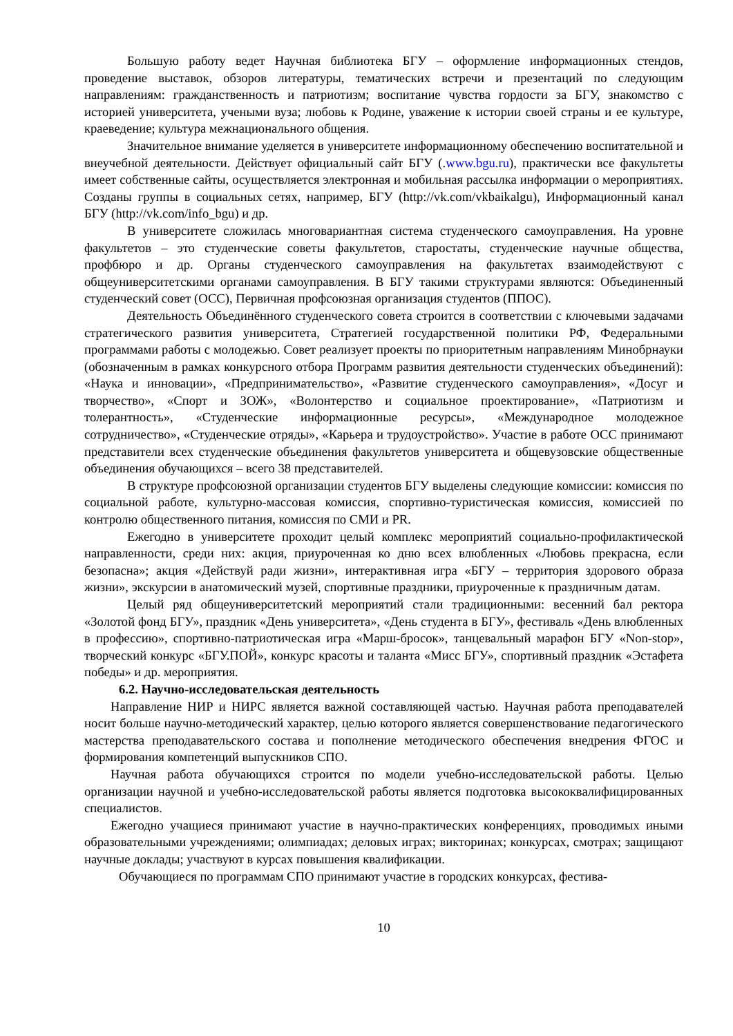Большую работу ведет Научная библиотека БГУ – оформление информационных стендов, проведение выставок, обзоров литературы, тематических встречи и презентаций по следующим направлениям: гражданственность и патриотизм; воспитание чувства гордости за БГУ, знакомство с историей университета, учеными вуза; любовь к Родине, уважение к истории своей страны и ее культуре, краеведение; культура межнационального общения.
Значительное внимание уделяется в университете информационному обеспечению воспитательной и внеучебной деятельности. Действует официальный сайт БГУ (.www.bgu.ru), практически все факультеты имеет собственные сайты, осуществляется электронная и мобильная рассылка информации о мероприятиях. Созданы группы в социальных сетях, например, БГУ (http://vk.com/vkbaikalgu), Информационный канал БГУ (http://vk.com/info_bgu) и др.
В университете сложилась многовариантная система студенческого самоуправления. На уровне факультетов – это студенческие советы факультетов, старостаты, студенческие научные общества, профбюро и др. Органы студенческого самоуправления на факультетах взаимодействуют с общеуниверситетскими органами самоуправления. В БГУ такими структурами являются: Объединенный студенческий совет (ОСС), Первичная профсоюзная организация студентов (ППОС).
Деятельность Объединённого студенческого совета строится в соответствии с ключевыми задачами стратегического развития университета, Стратегией государственной политики РФ, Федеральными программами работы с молодежью. Совет реализует проекты по приоритетным направлениям Минобрнауки (обозначенным в рамках конкурсного отбора Программ развития деятельности студенческих объединений): «Наука и инновации», «Предпринимательство», «Развитие студенческого самоуправления», «Досуг и творчество», «Спорт и ЗОЖ», «Волонтерство и социальное проектирование», «Патриотизм и толерантность», «Студенческие информационные ресурсы», «Международное молодежное сотрудничество», «Студенческие отряды», «Карьера и трудоустройство». Участие в работе ОСС принимают представители всех студенческие объединения факультетов университета и общевузовские общественные объединения обучающихся – всего 38 представителей.
В структуре профсоюзной организации студентов БГУ выделены следующие комиссии: комиссия по социальной работе, культурно-массовая комиссия, спортивно-туристическая комиссия, комиссией по контролю общественного питания, комиссия по СМИ и PR.
Ежегодно в университете проходит целый комплекс мероприятий социально-профилактической направленности, среди них: акция, приуроченная ко дню всех влюбленных «Любовь прекрасна, если безопасна»; акция «Действуй ради жизни», интерактивная игра «БГУ – территория здорового образа жизни», экскурсии в анатомический музей, спортивные праздники, приуроченные к праздничным датам.
Целый ряд общеуниверситетский мероприятий стали традиционными: весенний бал ректора «Золотой фонд БГУ», праздник «День университета», «День студента в БГУ», фестиваль «День влюбленных в профессию», спортивно-патриотическая игра «Марш-бросок», танцевальный марафон БГУ «Non-stop», творческий конкурс «БГУ.ПОЙ», конкурс красоты и таланта «Мисс БГУ», спортивный праздник «Эстафета победы» и др. мероприятия.
6.2. Научно-исследовательская деятельность
Направление НИР и НИРС является важной составляющей частью. Научная работа преподавателей носит больше научно-методический характер, целью которого является совершенствование педагогического мастерства преподавательского состава и пополнение методического обеспечения внедрения ФГОС и формирования компетенций выпускников СПО.
Научная работа обучающихся строится по модели учебно-исследовательской работы. Целью организации научной и учебно-исследовательской работы является подготовка высококвалифицированных специалистов.
Ежегодно учащиеся принимают участие в научно-практических конференциях, проводимых иными образовательными учреждениями; олимпиадах; деловых играх; викторинах; конкурсах, смотрах; защищают научные доклады; участвуют в курсах повышения квалификации.
Обучающиеся по программам СПО принимают участие в городских конкурсах, фестива-
10